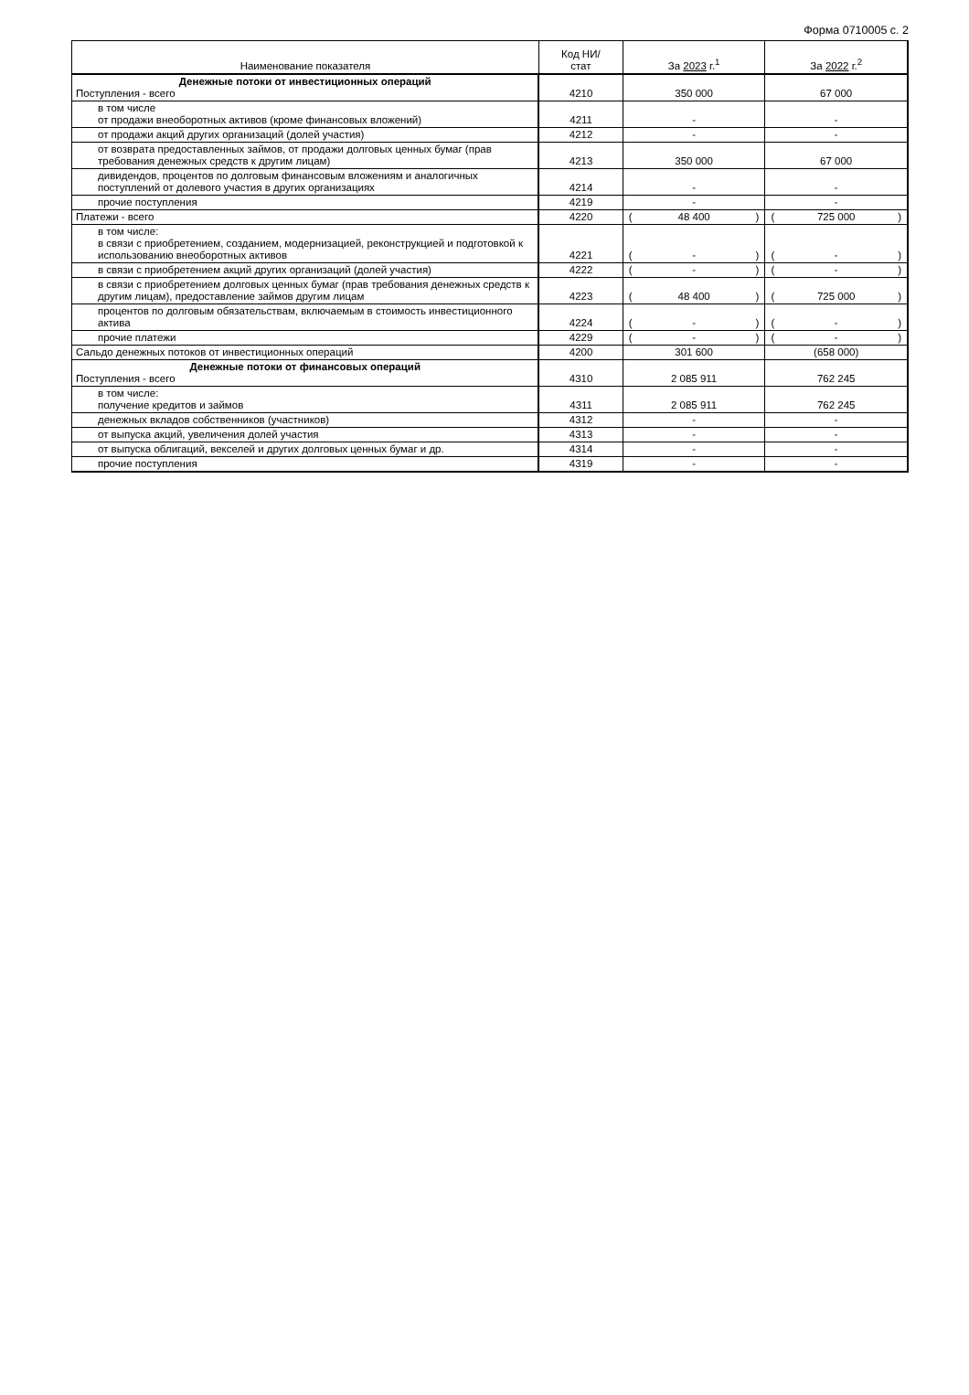Форма 0710005 с. 2
| Наименование показателя | Код НИ/ стат | За 2023 г.<sup>1</sup> | За 2022 г.<sup>2</sup> |
| --- | --- | --- | --- |
| Денежные потоки от инвестиционных операций Поступления - всего | 4210 | 350 000 | 67 000 |
| в том числе от продажи внеоборотных активов (кроме финансовых вложений) | 4211 | - | - |
| от продажи акций других организаций (долей участия) | 4212 | - | - |
| от возврата предоставленных займов, от продажи долговых ценных бумаг (прав требования денежных средств к другим лицам) | 4213 | 350 000 | 67 000 |
| дивидендов, процентов по долговым финансовым вложениям и аналогичных поступлений от долевого участия в других организациях | 4214 | - | - |
| прочие поступления | 4219 | - | - |
| Платежи - всего | 4220 | ( 48 400 ) | ( 725 000 ) |
| в том числе: в связи с приобретением, созданием, модернизацией, реконструкцией и подготовкой к использованию внеоборотных активов | 4221 | ( - ) | ( - ) |
| в связи с приобретением акций других организаций (долей участия) | 4222 | ( - ) | ( - ) |
| в связи с приобретением долговых ценных бумаг (прав требования денежных средств к другим лицам), предоставление займов другим лицам | 4223 | ( 48 400 ) | ( 725 000 ) |
| процентов по долговым обязательствам, включаемым в стоимость инвестиционного актива | 4224 | ( - ) | ( - ) |
| прочие платежи | 4229 | ( - ) | ( - ) |
| Сальдо денежных потоков от инвестиционных операций | 4200 | 301 600 | (658 000) |
| Денежные потоки от финансовых операций Поступления - всего | 4310 | 2 085 911 | 762 245 |
| в том числе: получение кредитов и займов | 4311 | 2 085 911 | 762 245 |
| денежных вкладов собственников (участников) | 4312 | - | - |
| от выпуска акций, увеличения долей участия | 4313 | - | - |
| от выпуска облигаций, векселей и других долговых ценных бумаг и др. | 4314 | - | - |
| прочие поступления | 4319 | - | - |